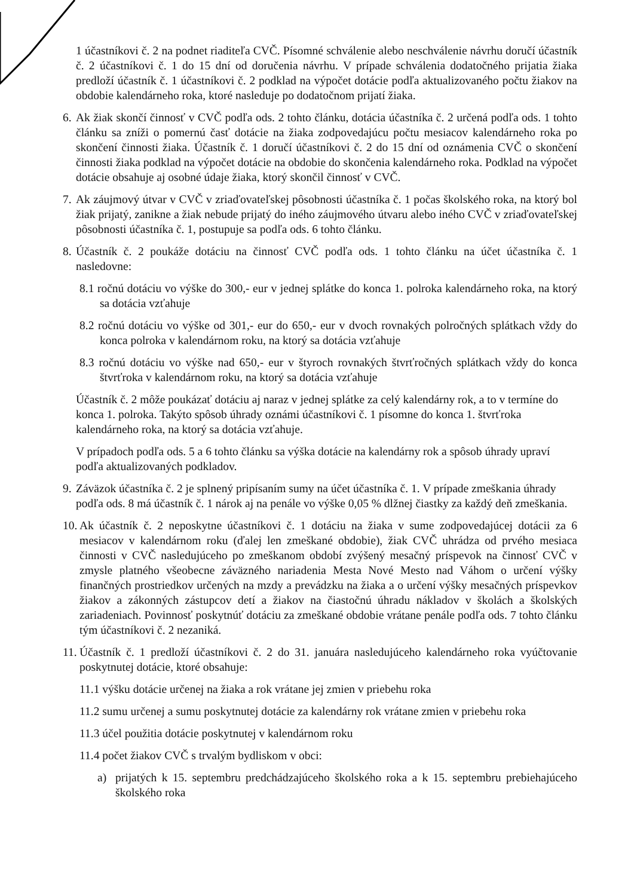1 účastníkovi č. 2 na podnet riaditeľa CVČ. Písomné schválenie alebo neschválenie návrhu doručí účastník č. 2 účastníkovi č. 1 do 15 dní od doručenia návrhu. V prípade schválenia dodatočného prijatia žiaka predloží účastník č. 1 účastníkovi č. 2 podklad na výpočet dotácie podľa aktualizovaného počtu žiakov na obdobie kalendárneho roka, ktoré nasleduje po dodatočnom prijatí žiaka.
6. Ak žiak skončí činnosť v CVČ podľa ods. 2 tohto článku, dotácia účastníka č. 2 určená podľa ods. 1 tohto článku sa zníži o pomernú časť dotácie na žiaka zodpovedajúcu počtu mesiacov kalendárneho roka po skončení činnosti žiaka. Účastník č. 1 doručí účastníkovi č. 2 do 15 dní od oznámenia CVČ o skončení činnosti žiaka podklad na výpočet dotácie na obdobie do skončenia kalendárneho roka. Podklad na výpočet dotácie obsahuje aj osobné údaje žiaka, ktorý skončil činnosť v CVČ.
7. Ak záujmový útvar v CVČ v zriaďovateľskej pôsobnosti účastníka č. 1 počas školského roka, na ktorý bol žiak prijatý, zanikne a žiak nebude prijatý do iného záujmového útvaru alebo iného CVČ v zriaďovateľskej pôsobnosti účastníka č. 1, postupuje sa podľa ods. 6 tohto článku.
8. Účastník č. 2 poukáže dotáciu na činnosť CVČ podľa ods. 1 tohto článku na účet účastníka č. 1 nasledovne:
8.1 ročnú dotáciu vo výške do 300,- eur v jednej splátke do konca 1. polroka kalendárneho roka, na ktorý sa dotácia vzťahuje
8.2 ročnú dotáciu vo výške od 301,- eur do 650,- eur v dvoch rovnakých polročných splátkach vždy do konca polroka v kalendárnom roku, na ktorý sa dotácia vzťahuje
8.3 ročnú dotáciu vo výške nad 650,- eur v štyroch rovnakých štvrťročných splátkach vždy do konca štvrťroka v kalendárnom roku, na ktorý sa dotácia vzťahuje
Účastník č. 2 môže poukázať dotáciu aj naraz v jednej splátke za celý kalendárny rok, a to v termíne do konca 1. polroka. Takýto spôsob úhrady oznámi účastníkovi č. 1 písomne do konca 1. štvrťroka kalendárneho roka, na ktorý sa dotácia vzťahuje.
V prípadoch podľa ods. 5 a 6 tohto článku sa výška dotácie na kalendárny rok a spôsob úhrady upraví podľa aktualizovaných podkladov.
9. Záväzok účastníka č. 2 je splnený pripísaním sumy na účet účastníka č. 1. V prípade zmeškania úhrady podľa ods. 8 má účastník č. 1 nárok aj na penále vo výške 0,05 % dlžnej čiastky za každý deň zmeškania.
10. Ak účastník č. 2 neposkytne účastníkovi č. 1 dotáciu na žiaka v sume zodpovedajúcej dotácii za 6 mesiacov v kalendárnom roku (ďalej len zmeškané obdobie), žiak CVČ uhrádza od prvého mesiaca činnosti v CVČ nasledujúceho po zmeškanom období zvýšený mesačný príspevok na činnosť CVČ v zmysle platného všeobecne záväzného nariadenia Mesta Nové Mesto nad Váhom o určení výšky finančných prostriedkov určených na mzdy a prevádzku na žiaka a o určení výšky mesačných príspevkov žiakov a zákonných zástupcov detí a žiakov na čiastočnú úhradu nákladov v školách a školských zariadeniach. Povinnosť poskytnúť dotáciu za zmeškané obdobie vrátane penále podľa ods. 7 tohto článku tým účastníkovi č. 2 nezaniká.
11. Účastník č. 1 predloží účastníkovi č. 2 do 31. januára nasledujúceho kalendárneho roka vyúčtovanie poskytnutej dotácie, ktoré obsahuje:
11.1 výšku dotácie určenej na žiaka a rok vrátane jej zmien v priebehu roka
11.2 sumu určenej a sumu poskytnutej dotácie za kalendárny rok vrátane zmien v priebehu roka
11.3 účel použitia dotácie poskytnutej v kalendárnom roku
11.4 počet žiakov CVČ s trvalým bydliskom v obci:
a) prijatých k 15. septembru predchádzajúceho školského roka a k 15. septembru prebiehajúceho školského roka